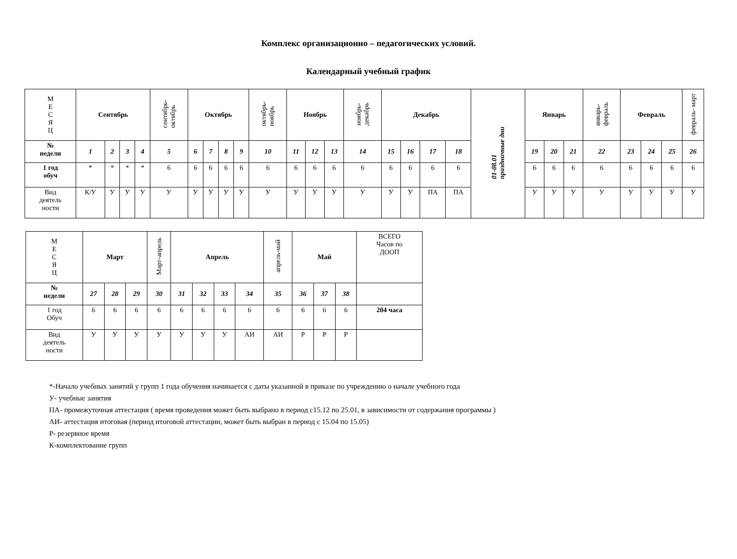Комплекс организационно – педагогических условий.
Календарный учебный график
| М Е С Я Ц | Сентябрь | | | | сентябрь- октябрь | Октябрь | | | | октябрь- ноябрь | Ноябрь | | | ноябрь- декабрь | Декабрь | | | | 01-08.01 праздничные дни | Январь | | | январь- февраль | Февраль | | | февраль- март |
| № недели | 1 | 2 | 3 | 4 | 5 | 6 | 7 | 8 | 9 | 10 | 11 | 12 | 13 | 14 | 15 | 16 | 17 | 18 | | 19 | 20 | 21 | 22 | 23 | 24 | 25 | 26 |
| 1 год обуч | * | * | * | * | 6 | 6 | 6 | 6 | 6 | 6 | 6 | 6 | 6 | 6 | 6 | 6 | 6 | 6 | | 6 | 6 | 6 | 6 | 6 | 6 | 6 | 6 |
| Вид деятель ности | К/У | У | У | У | У | У | У | У | У | У | У | У | У | У | У | У | ПА | ПА | | У | У | У | У | У | У | У | У |
| М Е С Я Ц | Март | | | Март-апрель | Апрель | | | | апрель-май | Май | | | ВСЕГО Часов по ДООП |
| № недели | 27 | 28 | 29 | 30 | 31 | 32 | 33 | 34 | 35 | 36 | 37 | 38 | |
| 1 год Обуч | 6 | 6 | 6 | 6 | 6 | 6 | 6 | 6 | 6 | 6 | 6 | 6 | 204 часа |
| Вид деятель ности | У | У | У | У | У | У | У | АИ | АИ | Р | Р | Р | |
*-Начало учебных занятий у групп 1 года обучения начинается с даты указанной в приказе по учреждению о начале учебного года
У- учебные занятия
ПА- промежуточная аттестация ( время проведения может быть выбрано в период с15.12 по 25.01, в зависимости от содержания программы )
АИ- аттестация итоговая (период итоговой аттестации, может быть выбран в период с 15.04 по 15.05)
Р- резервное время
К-комплектование групп